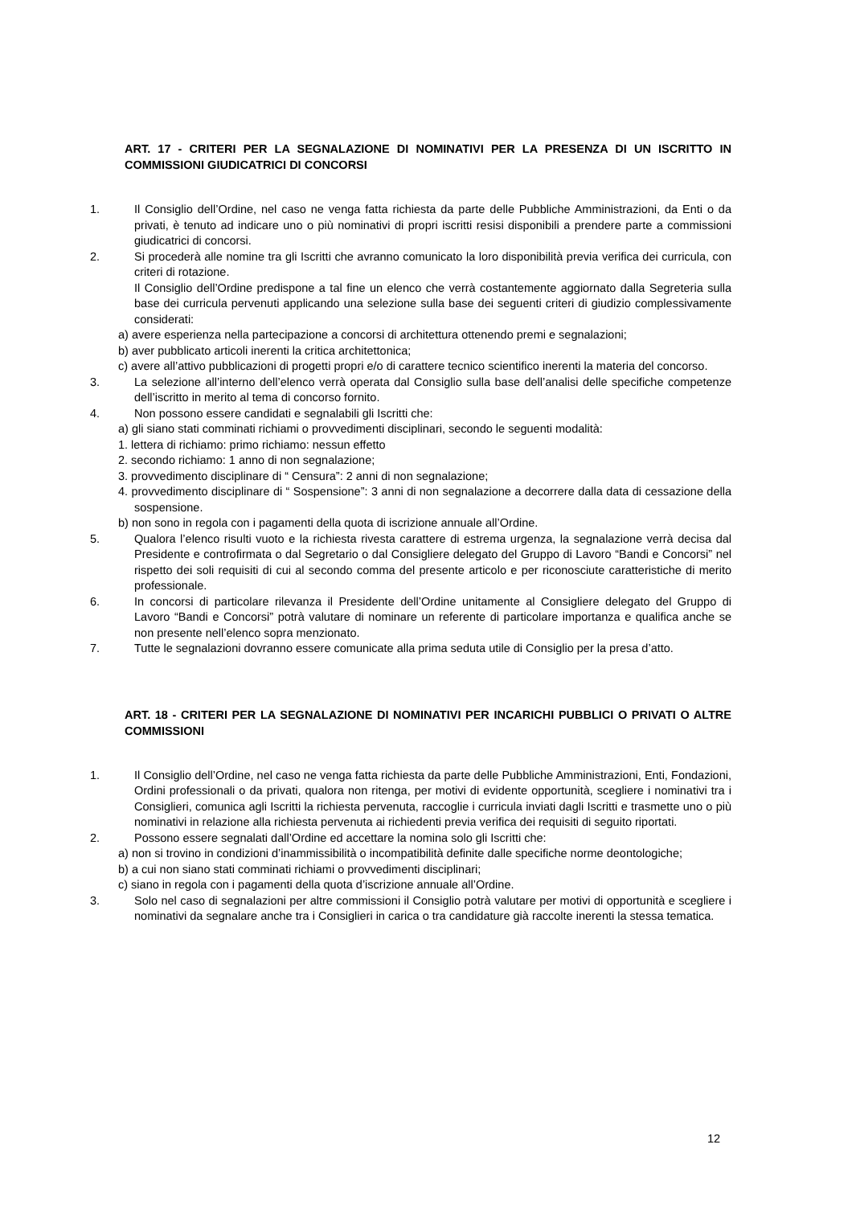ART. 17 - CRITERI PER LA SEGNALAZIONE DI NOMINATIVI PER LA PRESENZA DI UN ISCRITTO IN COMMISSIONI GIUDICATRICI DI CONCORSI
1. Il Consiglio dell’Ordine, nel caso ne venga fatta richiesta da parte delle Pubbliche Amministrazioni, da Enti o da privati, è tenuto ad indicare uno o più nominativi di propri iscritti resisi disponibili a prendere parte a commissioni giudicatrici di concorsi.
2. Si procederà alle nomine tra gli Iscritti che avranno comunicato la loro disponibilità previa verifica dei curricula, con criteri di rotazione.
Il Consiglio dell’Ordine predispone a tal fine un elenco che verrà costantemente aggiornato dalla Segreteria sulla base dei curricula pervenuti applicando una selezione sulla base dei seguenti criteri di giudizio complessivamente considerati:
a) avere esperienza nella partecipazione a concorsi di architettura ottenendo premi e segnalazioni;
b) aver pubblicato articoli inerenti la critica architettonica;
c) avere all’attivo pubblicazioni di progetti propri e/o di carattere tecnico scientifico inerenti la materia del concorso.
3. La selezione all’interno dell’elenco verrà operata dal Consiglio sulla base dell’analisi delle specifiche competenze dell’iscritto in merito al tema di concorso fornito.
4. Non possono essere candidati e segnalabili gli Iscritti che:
a) gli siano stati comminati richiami o provvedimenti disciplinari, secondo le seguenti modalità:
1. lettera di richiamo: primo richiamo: nessun effetto
2. secondo richiamo: 1 anno di non segnalazione;
3. provvedimento disciplinare di “ Censura”: 2 anni di non segnalazione;
4. provvedimento disciplinare di “ Sospensione”: 3 anni di non segnalazione a decorrere dalla data di cessazione della sospensione.
b) non sono in regola con i pagamenti della quota di iscrizione annuale all’Ordine.
5. Qualora l’elenco risulti vuoto e la richiesta rivesta carattere di estrema urgenza, la segnalazione verrà decisa dal Presidente e controfirmata o dal Segretario o dal Consigliere delegato del Gruppo di Lavoro “Bandi e Concorsi” nel rispetto dei soli requisiti di cui al secondo comma del presente articolo e per riconosciute caratteristiche di merito professionale.
6. In concorsi di particolare rilevanza il Presidente dell’Ordine unitamente al Consigliere delegato del Gruppo di Lavoro “Bandi e Concorsi” potrà valutare di nominare un referente di particolare importanza e qualifica anche se non presente nell’elenco sopra menzionato.
7. Tutte le segnalazioni dovranno essere comunicate alla prima seduta utile di Consiglio per la presa d’atto.
ART. 18 - CRITERI PER LA SEGNALAZIONE DI NOMINATIVI PER INCARICHI PUBBLICI O PRIVATI O ALTRE COMMISSIONI
1. Il Consiglio dell’Ordine, nel caso ne venga fatta richiesta da parte delle Pubbliche Amministrazioni, Enti, Fondazioni, Ordini professionali o da privati, qualora non ritenga, per motivi di evidente opportunità, scegliere i nominativi tra i Consiglieri, comunica agli Iscritti la richiesta pervenuta, raccoglie i curricula inviati dagli Iscritti e trasmette uno o più nominativi in relazione alla richiesta pervenuta ai richiedenti previa verifica dei requisiti di seguito riportati.
2. Possono essere segnalati dall’Ordine ed accettare la nomina solo gli Iscritti che:
a) non si trovino in condizioni d’inammissibilità o incompatibilità definite dalle specifiche norme deontologiche;
b) a cui non siano stati comminati richiami o provvedimenti disciplinari;
c) siano in regola con i pagamenti della quota d’iscrizione annuale all’Ordine.
3. Solo nel caso di segnalazioni per altre commissioni il Consiglio potrà valutare per motivi di opportunità e scegliere i nominativi da segnalare anche tra i Consiglieri in carica o tra candidature già raccolte inerenti la stessa tematica.
12